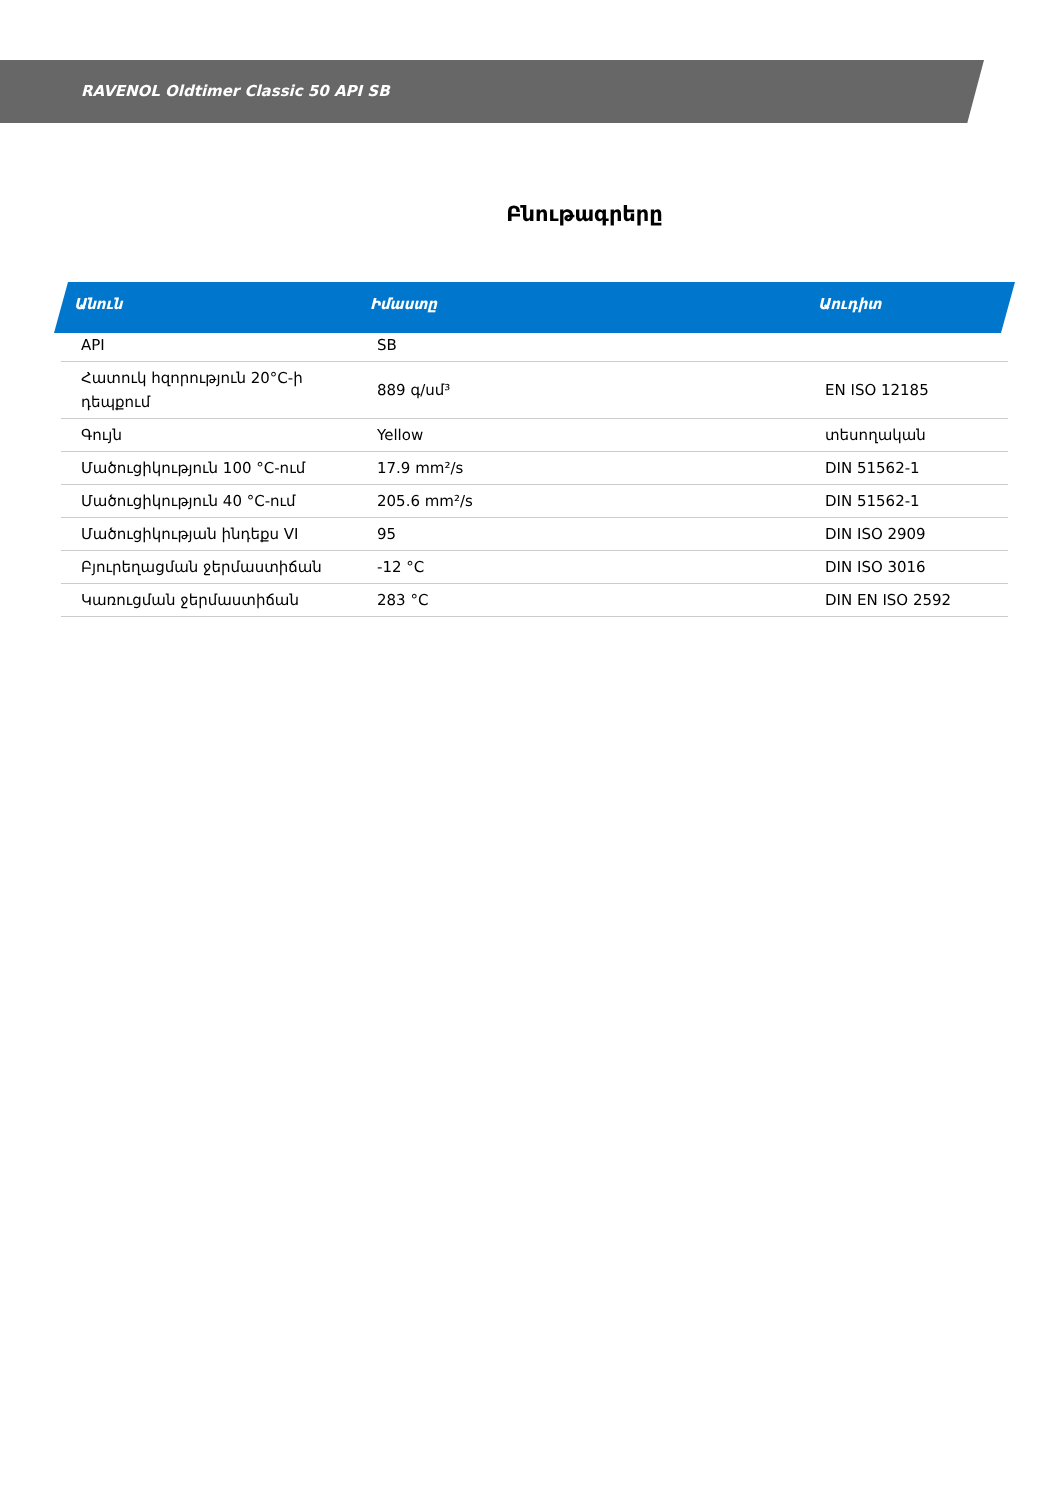RAVENOL Oldtimer Classic 50 API SB
Բնութագրերը
| Անուն | Իմաստը | Աուդիտ |
| --- | --- | --- |
| API | SB | |
| Հատուկ հզորություն 20°C-ի դեպքում | 889 գ/սմ³ | EN ISO 12185 |
| Գույն | Yellow | տեսողական |
| Մածուցիկություն 100 °C-ում | 17.9 mm²/s | DIN 51562-1 |
| Մածուցիկություն 40 °C-ում | 205.6 mm²/s | DIN 51562-1 |
| Մածուցիկության ինդեքս VI | 95 | DIN ISO 2909 |
| Բյուրեղացման ջերմաստիճան | -12 °C | DIN ISO 3016 |
| Կառուցման ջերմաստիճան | 283 °C | DIN EN ISO 2592 |